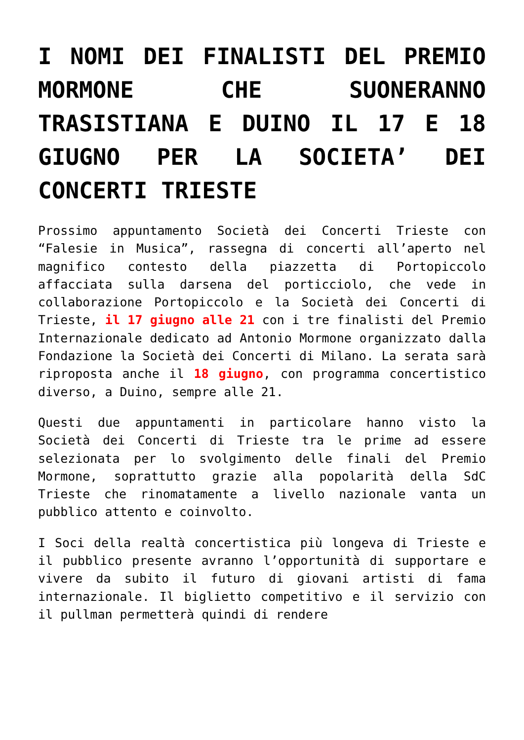I NOMI DEI FINALISTI DEL PREMIO MORMONE CHE SUONERANNO TRASISTIANA E DUINO IL 17 E 18 GIUGNO PER LA SOCIETA’ DEI CONCERTI TRIESTE
Prossimo appuntamento Società dei Concerti Trieste con “Falesie in Musica”, rassegna di concerti all’aperto nel magnifico contesto della piazzetta di Portopiccolo affacciata sulla darsena del porticciolo, che vede in collaborazione Portopiccolo e la Società dei Concerti di Trieste, il 17 giugno alle 21 con i tre finalisti del Premio Internazionale dedicato ad Antonio Mormone organizzato dalla Fondazione la Società dei Concerti di Milano. La serata sarà riproposta anche il 18 giugno, con programma concertistico diverso, a Duino, sempre alle 21.
Questi due appuntamenti in particolare hanno visto la Società dei Concerti di Trieste tra le prime ad essere selezionata per lo svolgimento delle finali del Premio Mormone, soprattutto grazie alla popolarità della SdC Trieste che rinomatamente a livello nazionale vanta un pubblico attento e coinvolto.
I Soci della realtà concertistica più longeva di Trieste e il pubblico presente avranno l’opportunità di supportare e vivere da subito il futuro di giovani artisti di fama internazionale. Il biglietto competitivo e il servizio con il pullman permetterà quindi di rendere